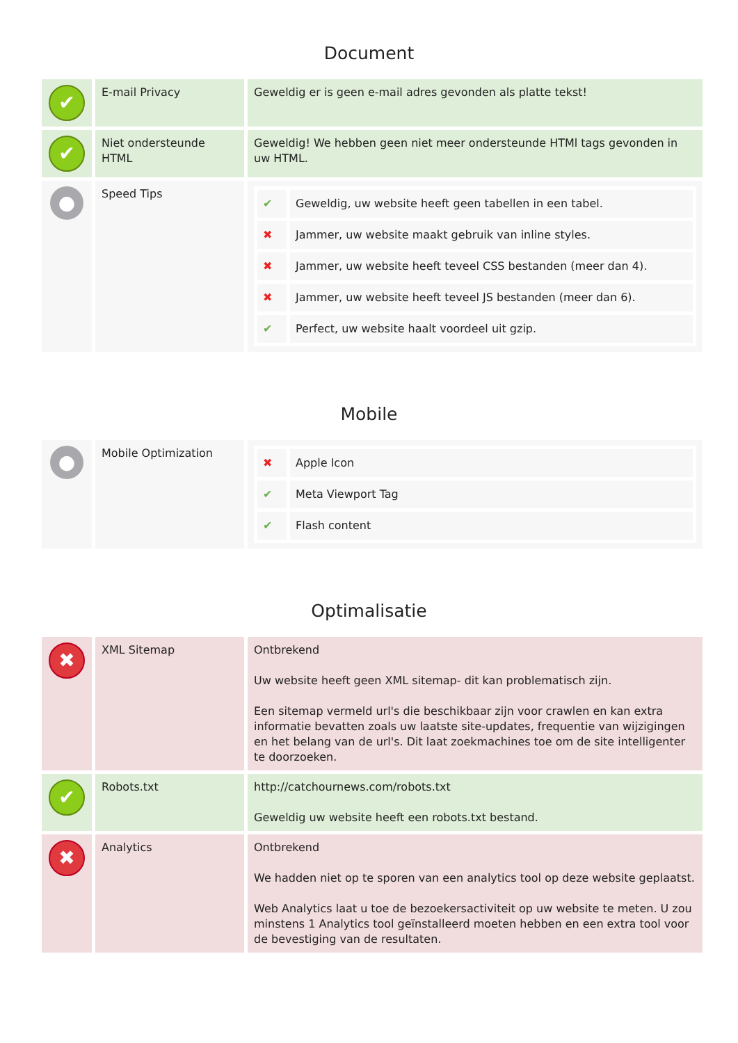Document
| ✔ | E-mail Privacy | Geweldig er is geen e-mail adres gevonden als platte tekst! |
| ✔ | Niet ondersteunde HTML | Geweldig! We hebben geen niet meer ondersteunde HTMl tags gevonden in uw HTML. |
| ● | Speed Tips | / ✔ / Geweldig, uw website heeft geen tabellen in een tabel. / / ✖ / Jammer, uw website maakt gebruik van inline styles. / / ✖ / Jammer, uw website heeft teveel CSS bestanden (meer dan 4). / / ✖ / Jammer, uw website heeft teveel JS bestanden (meer dan 6). / / ✔ / Perfect, uw website haalt voordeel uit gzip. / |
Mobile
| ● | Mobile Optimization | / ✖ / Apple Icon / / ✔ / Meta Viewport Tag / / ✔ / Flash content / |
Optimalisatie
| ✖ | XML Sitemap | Ontbrekend Uw website heeft geen XML sitemap- dit kan problematisch zijn. Een sitemap vermeld url's die beschikbaar zijn voor crawlen en kan extra informatie bevatten zoals uw laatste site-updates, frequentie van wijzigingen en het belang van de url's. Dit laat zoekmachines toe om de site intelligenter te doorzoeken. |
| ✔ | Robots.txt | http://catchournews.com/robots.txt Geweldig uw website heeft een robots.txt bestand. |
| ✖ | Analytics | Ontbrekend We hadden niet op te sporen van een analytics tool op deze website geplaatst. Web Analytics laat u toe de bezoekersactiviteit op uw website te meten. U zou minstens 1 Analytics tool geïnstalleerd moeten hebben en een extra tool voor de bevestiging van de resultaten. |